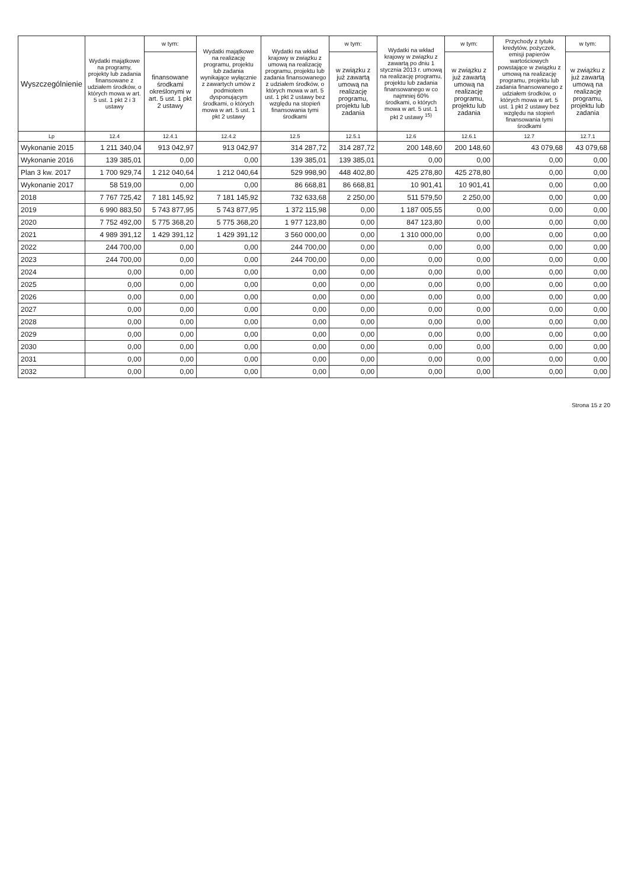| Wyszczególnienie | Wydatki majątkowe na programy, projekty lub zadania finansowane z udziałem środków, o których mowa w art. 5 ust. 1 pkt 2 i 3 ustawy | w tym: | Wydatki majątkowe na realizację programu, projektu lub zadania wynikające wyłącznie z zawartych umów z podmiotem dysponującym środkami, o których mowa w art. 5 ust. 1 pkt 2 ustawy | Wydatki na wkład krajowy w związku z umową na realizację programu, projektu lub zadania finansowanego z udziałem środków, o których mowa w art. 5 ust. 1 pkt 2 ustawy bez względu na stopień finansowania tymi środkami | w tym: | Wydatki na wkład krajowy w związku z zawartą po dniu 1 stycznia 2013 r. umową na realizację programu, projektu lub zadania finansowanego w co najmniej 60% środkami, o których mowa w art. 5 ust. 1 pkt 2 ustawy <sup>15)</sup> | w tym: | Przychody z tytułu kredytów, pożyczek, emisji papierów wartościowych powstające w związku z umową na realizację programu, projektu lub zadania finansowanego z udziałem środków, o których mowa w art. 5 ust. 1 pkt 2 ustawy bez względu na stopień finansowania tymi środkami | w tym: |
| --- | --- | --- | --- | --- | --- | --- | --- | --- | --- |
| | | finansowane środkami określonymi w art. 5 ust. 1 pkt 2 ustawy | | | w związku z już zawartą umową na realizację programu, projektu lub zadania | | w związku z już zawartą umową na realizację programu, projektu lub zadania | | w związku z już zawartą umową na realizację programu, projektu lub zadania |
| Lp | 12.4 | 12.4.1 | 12.4.2 | 12.5 | 12.5.1 | 12.6 | 12.6.1 | 12.7 | 12.7.1 |
| Wykonanie 2015 | 1 211 340,04 | 913 042,97 | 913 042,97 | 314 287,72 | 314 287,72 | 200 148,60 | 200 148,60 | 43 079,68 | 43 079,68 |
| Wykonanie 2016 | 139 385,01 | 0,00 | 0,00 | 139 385,01 | 139 385,01 | 0,00 | 0,00 | 0,00 | 0,00 |
| Plan 3 kw. 2017 | 1 700 929,74 | 1 212 040,64 | 1 212 040,64 | 529 998,90 | 448 402,80 | 425 278,80 | 425 278,80 | 0,00 | 0,00 |
| Wykonanie 2017 | 58 519,00 | 0,00 | 0,00 | 86 668,81 | 86 668,81 | 10 901,41 | 10 901,41 | 0,00 | 0,00 |
| 2018 | 7 767 725,42 | 7 181 145,92 | 7 181 145,92 | 732 633,68 | 2 250,00 | 511 579,50 | 2 250,00 | 0,00 | 0,00 |
| 2019 | 6 990 883,50 | 5 743 877,95 | 5 743 877,95 | 1 372 115,98 | 0,00 | 1 187 005,55 | 0,00 | 0,00 | 0,00 |
| 2020 | 7 752 492,00 | 5 775 368,20 | 5 775 368,20 | 1 977 123,80 | 0,00 | 847 123,80 | 0,00 | 0,00 | 0,00 |
| 2021 | 4 989 391,12 | 1 429 391,12 | 1 429 391,12 | 3 560 000,00 | 0,00 | 1 310 000,00 | 0,00 | 0,00 | 0,00 |
| 2022 | 244 700,00 | 0,00 | 0,00 | 244 700,00 | 0,00 | 0,00 | 0,00 | 0,00 | 0,00 |
| 2023 | 244 700,00 | 0,00 | 0,00 | 244 700,00 | 0,00 | 0,00 | 0,00 | 0,00 | 0,00 |
| 2024 | 0,00 | 0,00 | 0,00 | 0,00 | 0,00 | 0,00 | 0,00 | 0,00 | 0,00 |
| 2025 | 0,00 | 0,00 | 0,00 | 0,00 | 0,00 | 0,00 | 0,00 | 0,00 | 0,00 |
| 2026 | 0,00 | 0,00 | 0,00 | 0,00 | 0,00 | 0,00 | 0,00 | 0,00 | 0,00 |
| 2027 | 0,00 | 0,00 | 0,00 | 0,00 | 0,00 | 0,00 | 0,00 | 0,00 | 0,00 |
| 2028 | 0,00 | 0,00 | 0,00 | 0,00 | 0,00 | 0,00 | 0,00 | 0,00 | 0,00 |
| 2029 | 0,00 | 0,00 | 0,00 | 0,00 | 0,00 | 0,00 | 0,00 | 0,00 | 0,00 |
| 2030 | 0,00 | 0,00 | 0,00 | 0,00 | 0,00 | 0,00 | 0,00 | 0,00 | 0,00 |
| 2031 | 0,00 | 0,00 | 0,00 | 0,00 | 0,00 | 0,00 | 0,00 | 0,00 | 0,00 |
| 2032 | 0,00 | 0,00 | 0,00 | 0,00 | 0,00 | 0,00 | 0,00 | 0,00 | 0,00 |
Strona 15 z 20